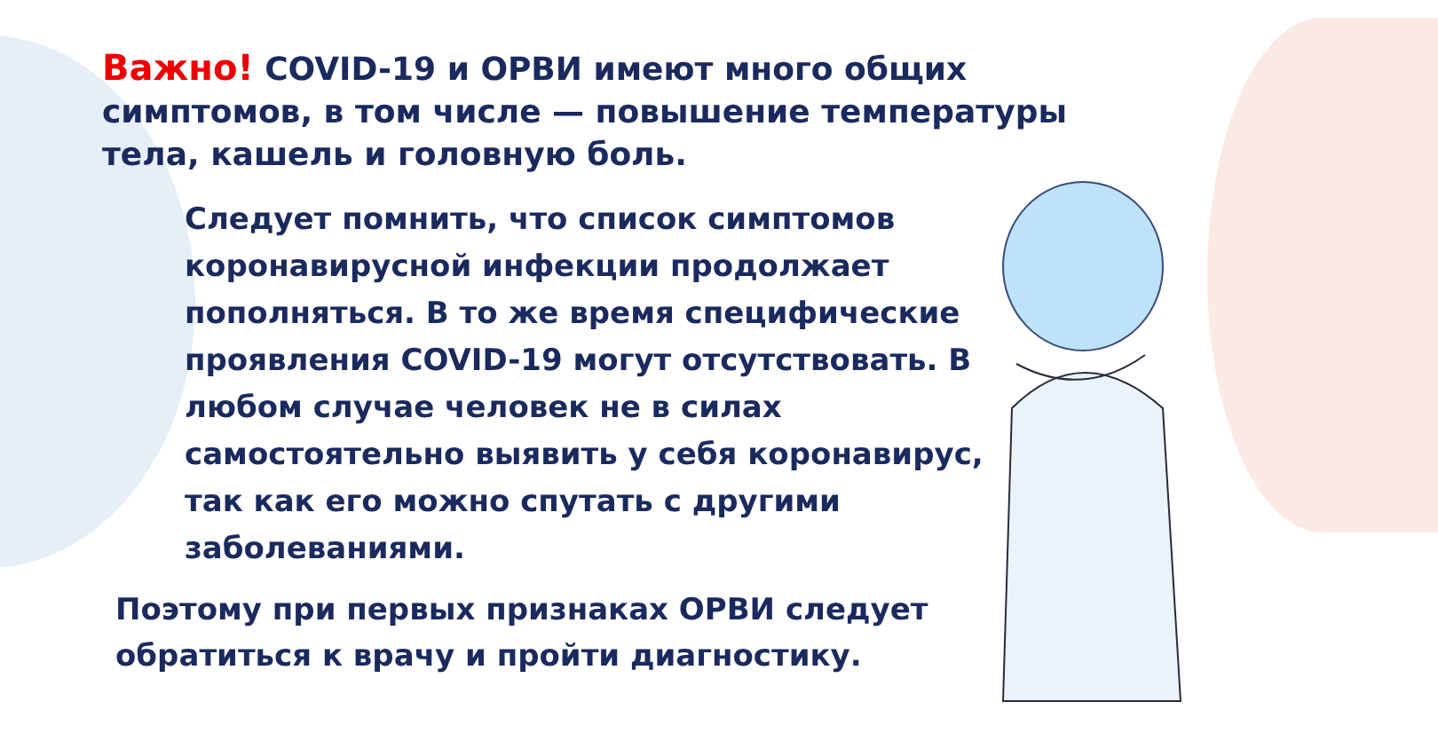Важно! COVID-19 и ОРВИ имеют много общих симптомов, в том числе — повышение температуры тела, кашель и головную боль.
Следует помнить, что список симптомов коронавирусной инфекции продолжает пополняться. В то же время специфические проявления COVID-19 могут отсутствовать. В любом случае человек не в силах самостоятельно выявить у себя коронавирус, так как его можно спутать с другими заболеваниями.
Поэтому при первых признаках ОРВИ следует обратиться к врачу и пройти диагностику.